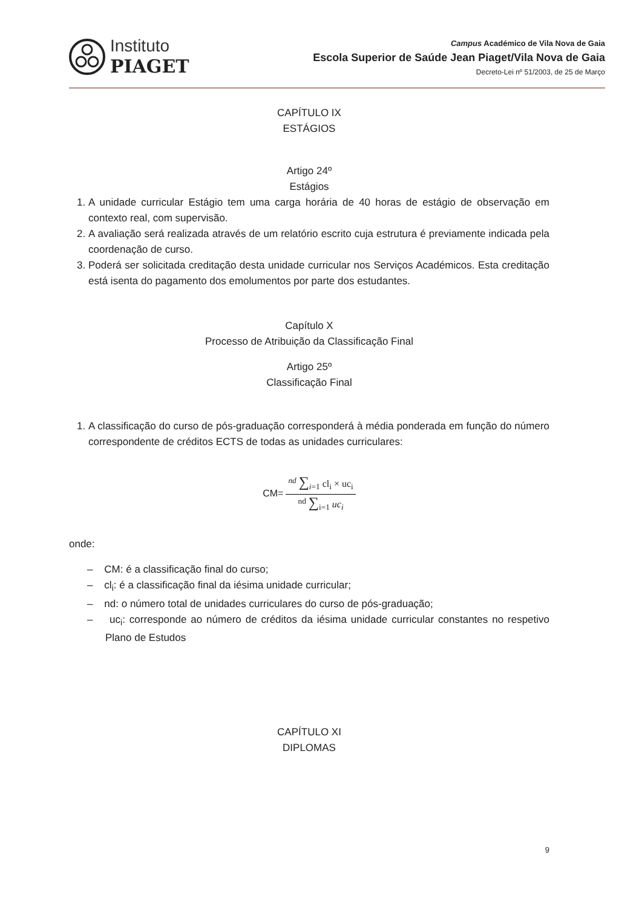Instituto
PIAGET
Campus Académico de Vila Nova de Gaia
Escola Superior de Saúde Jean Piaget/Vila Nova de Gaia
Decreto-Lei nº 51/2003, de 25 de Março
CAPÍTULO IX
ESTÁGIOS
Artigo 24º
Estágios
1. A unidade curricular Estágio tem uma carga horária de 40 horas de estágio de observação em contexto real, com supervisão.
2. A avaliação será realizada através de um relatório escrito cuja estrutura é previamente indicada pela coordenação de curso.
3. Poderá ser solicitada creditação desta unidade curricular nos Serviços Académicos. Esta creditação está isenta do pagamento dos emolumentos por parte dos estudantes.
Capítulo X
Processo de Atribuição da Classificação Final
Artigo 25º
Classificação Final
1. A classificação do curso de pós-graduação corresponderá à média ponderada em função do número correspondente de créditos ECTS de todas as unidades curriculares:
CM=
<sup>nd</sup> ∑<sub>i=1</sub> cl<sub>i</sub> × uc<sub>i</sub>
<sup>nd</sup> ∑<sub>i=1</sub> uc<sub>i</sub>
onde:
– CM: é a classificação final do curso;
– cl<sub>i</sub>: é a classificação final da iésima unidade curricular;
– nd: o número total de unidades curriculares do curso de pós-graduação;
– uc<sub>i</sub>: corresponde ao número de créditos da iésima unidade curricular constantes no respetivo Plano de Estudos
CAPÍTULO XI
DIPLOMAS
9